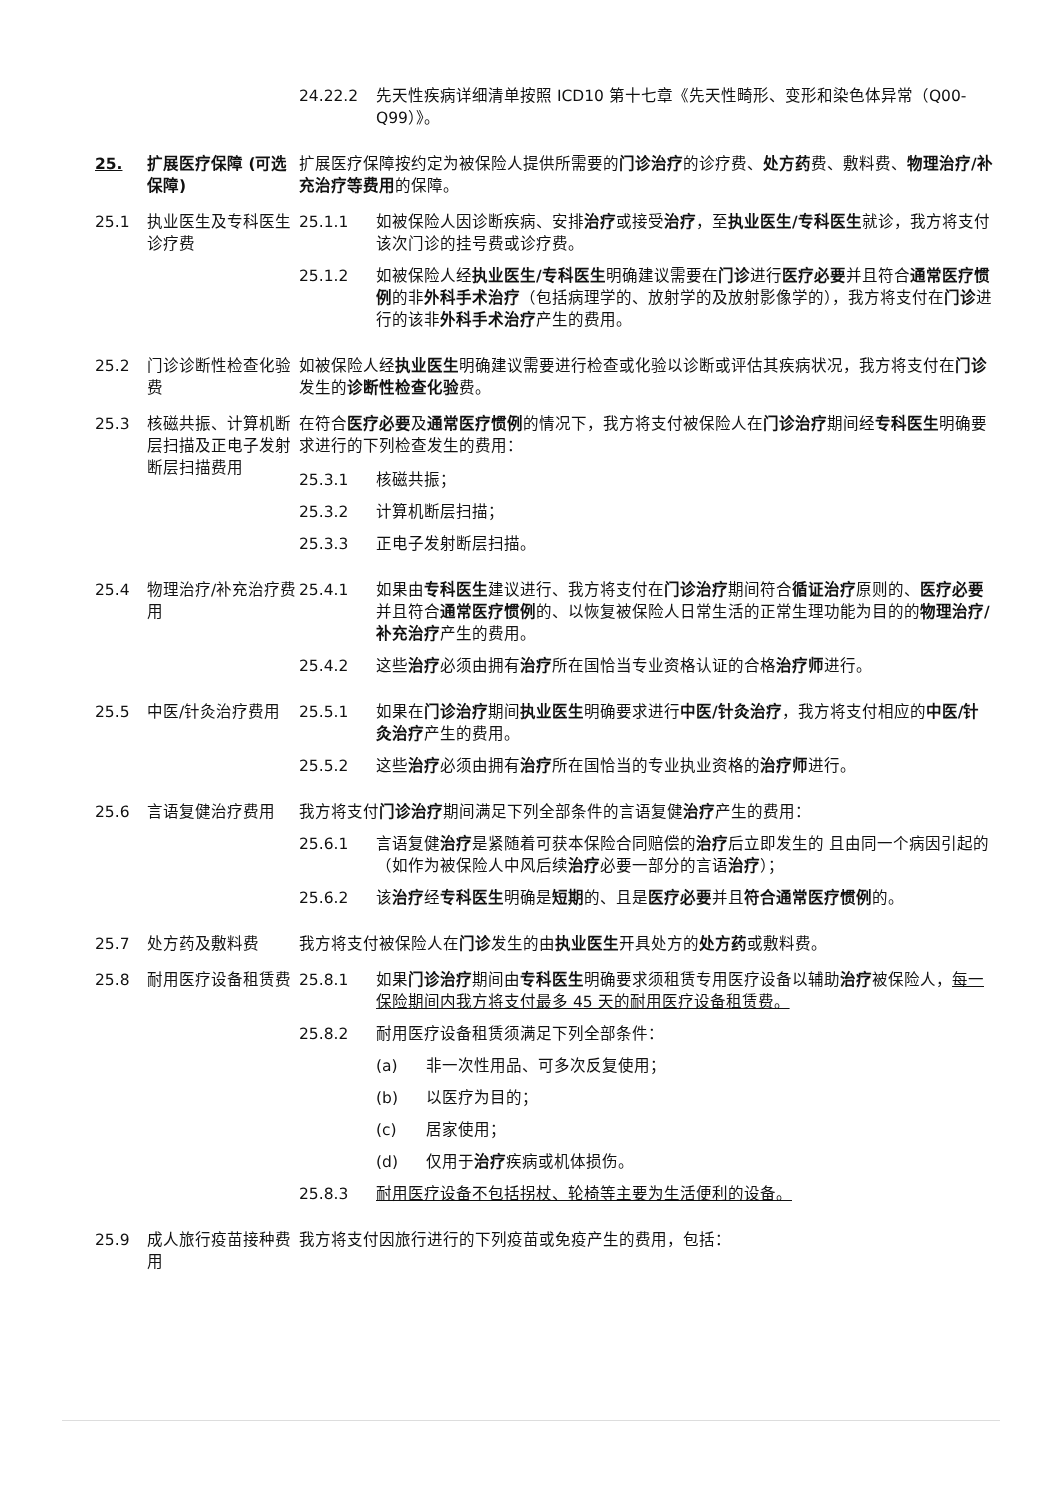24.22.2 先天性疾病详细清单按照 ICD10 第十七章《先天性畸形、变形和染色体异常（Q00-Q99）》。
25. 扩展医疗保障 (可选保障)
扩展医疗保障按约定为被保险人提供所需要的门诊治疗的诊疗费、处方药费、敷料费、物理治疗/补充治疗等费用的保障。
25.1 执业医生及专科医生诊疗费
25.1.1 如被保险人因诊断疾病、安排治疗或接受治疗，至执业医生/专科医生就诊，我方将支付该次门诊的挂号费或诊疗费。
25.1.2 如被保险人经执业医生/专科医生明确建议需要在门诊进行医疗必要并且符合通常医疗惯例的非外科手术治疗（包括病理学的、放射学的及放射影像学的），我方将支付在门诊进行的该非外科手术治疗产生的费用。
25.2 门诊诊断性检查化验费
如被保险人经执业医生明确建议需要进行检查或化验以诊断或评估其疾病状况，我方将支付在门诊发生的诊断性检查化验费。
25.3 核磁共振、计算机断层扫描及正电子发射断层扫描费用
在符合医疗必要及通常医疗惯例的情况下，我方将支付被保险人在门诊治疗期间经专科医生明确要求进行的下列检查发生的费用：
25.3.1 核磁共振；
25.3.2 计算机断层扫描；
25.3.3 正电子发射断层扫描。
25.4 物理治疗/补充治疗费用
25.4.1 如果由专科医生建议进行、我方将支付在门诊治疗期间符合循证治疗原则的、医疗必要并且符合通常医疗惯例的、以恢复被保险人日常生活的正常生理功能为目的的物理治疗/补充治疗产生的费用。
25.4.2 这些治疗必须由拥有治疗所在国恰当专业资格认证的合格治疗师进行。
25.5 中医/针灸治疗费用 25.5.1 如果在门诊治疗期间执业医生明确要求进行中医/针灸治疗，我方将支付相应的中医/针灸治疗产生的费用。
25.5.2 这些治疗必须由拥有治疗所在国恰当的专业执业资格的治疗师进行。
25.6 言语复健治疗费用 我方将支付门诊治疗期间满足下列全部条件的言语复健治疗产生的费用：
25.6.1 言语复健治疗是紧随着可获本保险合同赔偿的治疗后立即发生的 且由同一个病因引起的（如作为被保险人中风后续治疗必要一部分的言语治疗）；
25.6.2 该治疗经专科医生明确是短期的、且是医疗必要并且符合通常医疗惯例的。
25.7 处方药及敷料费 我方将支付被保险人在门诊发生的由执业医生开具处方的处方药或敷料费。
25.8 耐用医疗设备租赁费 25.8.1 如果门诊治疗期间由专科医生明确要求须租赁专用医疗设备以辅助治疗被保险人，每一保险期间内我方将支付最多 45 天的耐用医疗设备租赁费。
25.8.2 耐用医疗设备租赁须满足下列全部条件：
(a) 非一次性用品、可多次反复使用；
(b) 以医疗为目的；
(c) 居家使用；
(d) 仅用于治疗疾病或机体损伤。
25.8.3 耐用医疗设备不包括拐杖、轮椅等主要为生活便利的设备。
25.9 成人旅行疫苗接种费用
我方将支付因旅行进行的下列疫苗或免疫产生的费用，包括：